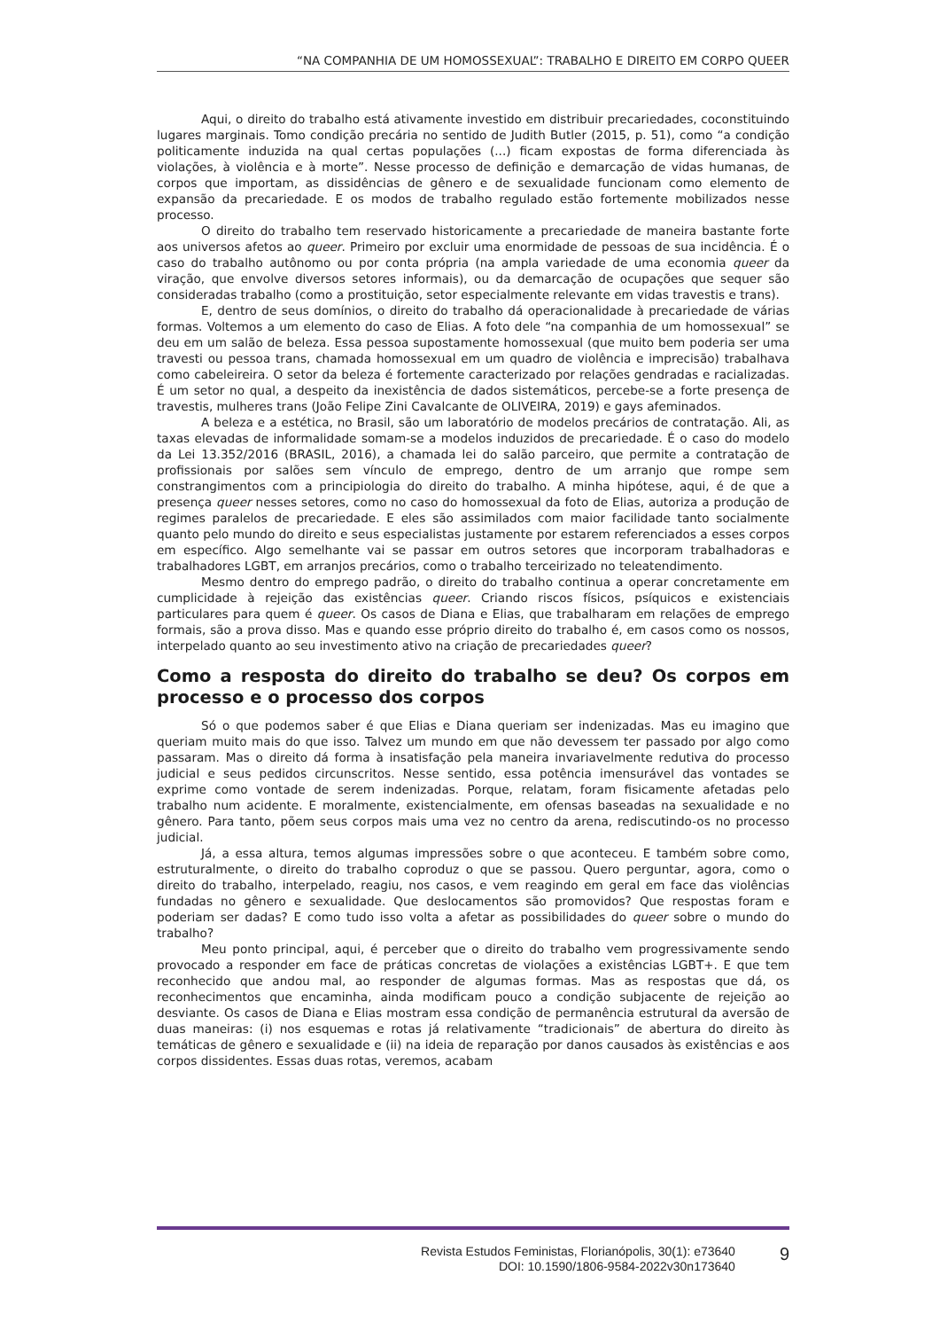“NA COMPANHIA DE UM HOMOSSEXUAL”: TRABALHO E DIREITO EM CORPO QUEER
Aqui, o direito do trabalho está ativamente investido em distribuir precariedades, coconstituindo lugares marginais. Tomo condição precária no sentido de Judith Butler (2015, p. 51), como “a condição politicamente induzida na qual certas populações (...) ficam expostas de forma diferenciada às violações, à violência e à morte”. Nesse processo de definição e demarcação de vidas humanas, de corpos que importam, as dissidências de gênero e de sexualidade funcionam como elemento de expansão da precariedade. E os modos de trabalho regulado estão fortemente mobilizados nesse processo.
O direito do trabalho tem reservado historicamente a precariedade de maneira bastante forte aos universos afetos ao queer. Primeiro por excluir uma enormidade de pessoas de sua incidência. É o caso do trabalho autônomo ou por conta própria (na ampla variedade de uma economia queer da viração, que envolve diversos setores informais), ou da demarcação de ocupações que sequer são consideradas trabalho (como a prostituição, setor especialmente relevante em vidas travestis e trans).
E, dentro de seus domínios, o direito do trabalho dá operacionalidade à precariedade de várias formas. Voltemos a um elemento do caso de Elias. A foto dele “na companhia de um homossexual” se deu em um salão de beleza. Essa pessoa supostamente homossexual (que muito bem poderia ser uma travesti ou pessoa trans, chamada homossexual em um quadro de violência e imprecisão) trabalhava como cabeleireira. O setor da beleza é fortemente caracterizado por relações gendradas e racializadas. É um setor no qual, a despeito da inexistência de dados sistemáticos, percebe-se a forte presença de travestis, mulheres trans (João Felipe Zini Cavalcante de OLIVEIRA, 2019) e gays afeminados.
A beleza e a estética, no Brasil, são um laboratório de modelos precários de contratação. Ali, as taxas elevadas de informalidade somam-se a modelos induzidos de precariedade. É o caso do modelo da Lei 13.352/2016 (BRASIL, 2016), a chamada lei do salão parceiro, que permite a contratação de profissionais por salões sem vínculo de emprego, dentro de um arranjo que rompe sem constrangimentos com a principiologia do direito do trabalho. A minha hipótese, aqui, é de que a presença queer nesses setores, como no caso do homossexual da foto de Elias, autoriza a produção de regimes paralelos de precariedade. E eles são assimilados com maior facilidade tanto socialmente quanto pelo mundo do direito e seus especialistas justamente por estarem referenciados a esses corpos em específico. Algo semelhante vai se passar em outros setores que incorporam trabalhadoras e trabalhadores LGBT, em arranjos precários, como o trabalho terceirizado no teleatendimento.
Mesmo dentro do emprego padrão, o direito do trabalho continua a operar concretamente em cumplicidade à rejeição das existências queer. Criando riscos físicos, psíquicos e existenciais particulares para quem é queer. Os casos de Diana e Elias, que trabalharam em relações de emprego formais, são a prova disso. Mas e quando esse próprio direito do trabalho é, em casos como os nossos, interpelado quanto ao seu investimento ativo na criação de precariedades queer?
Como a resposta do direito do trabalho se deu? Os corpos em processo e o processo dos corpos
Só o que podemos saber é que Elias e Diana queriam ser indenizadas. Mas eu imagino que queriam muito mais do que isso. Talvez um mundo em que não devessem ter passado por algo como passaram. Mas o direito dá forma à insatisfação pela maneira invariavelmente redutiva do processo judicial e seus pedidos circunscritos. Nesse sentido, essa potência imensurável das vontades se exprime como vontade de serem indenizadas. Porque, relatam, foram fisicamente afetadas pelo trabalho num acidente. E moralmente, existencialmente, em ofensas baseadas na sexualidade e no gênero. Para tanto, põem seus corpos mais uma vez no centro da arena, rediscutindo-os no processo judicial.
Já, a essa altura, temos algumas impressões sobre o que aconteceu. E também sobre como, estruturalmente, o direito do trabalho coproduz o que se passou. Quero perguntar, agora, como o direito do trabalho, interpelado, reagiu, nos casos, e vem reagindo em geral em face das violências fundadas no gênero e sexualidade. Que deslocamentos são promovidos? Que respostas foram e poderiam ser dadas? E como tudo isso volta a afetar as possibilidades do queer sobre o mundo do trabalho?
Meu ponto principal, aqui, é perceber que o direito do trabalho vem progressivamente sendo provocado a responder em face de práticas concretas de violações a existências LGBT+. E que tem reconhecido que andou mal, ao responder de algumas formas. Mas as respostas que dá, os reconhecimentos que encaminha, ainda modificam pouco a condição subjacente de rejeição ao desviante. Os casos de Diana e Elias mostram essa condição de permanência estrutural da aversão de duas maneiras: (i) nos esquemas e rotas já relativamente “tradicionais” de abertura do direito às temáticas de gênero e sexualidade e (ii) na ideia de reparação por danos causados às existências e aos corpos dissidentes. Essas duas rotas, veremos, acabam
Revista Estudos Feministas, Florianópolis, 30(1): e73640
DOI: 10.1590/1806-9584-2022v30n173640
9